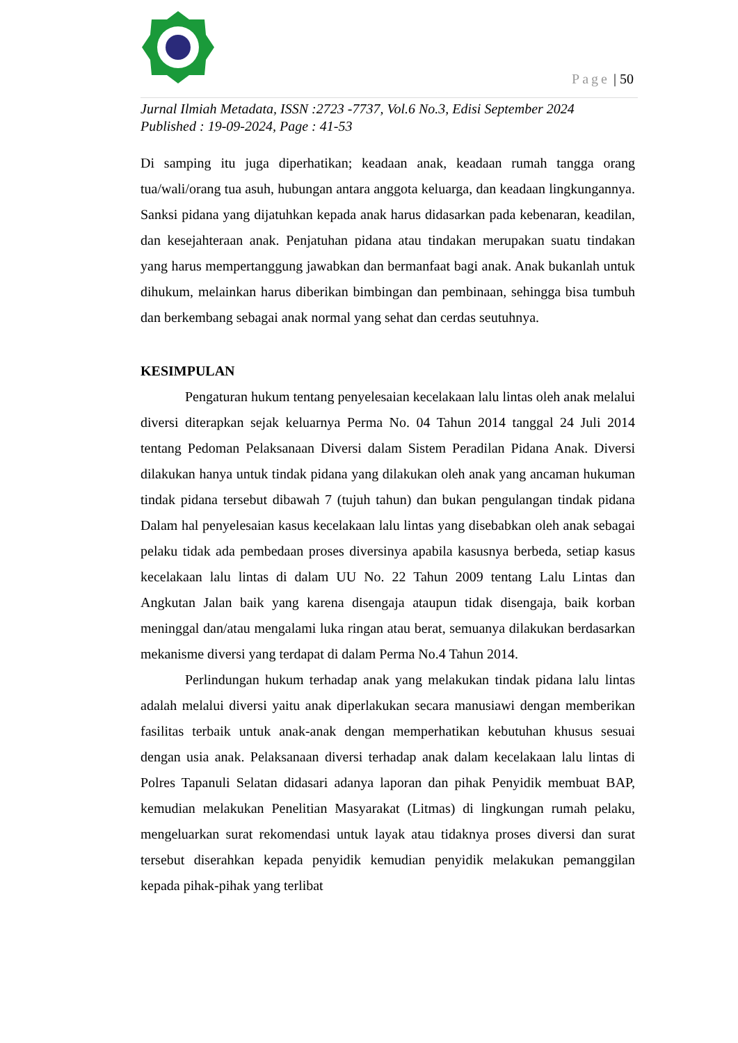Page | 50
Jurnal Ilmiah Metadata, ISSN :2723 -7737, Vol.6 No.3, Edisi September 2024
Published : 19-09-2024, Page : 41-53
Di samping itu juga diperhatikan; keadaan anak, keadaan rumah tangga orang tua/wali/orang tua asuh, hubungan antara anggota keluarga, dan keadaan lingkungannya. Sanksi pidana yang dijatuhkan kepada anak harus didasarkan pada kebenaran, keadilan, dan kesejahteraan anak. Penjatuhan pidana atau tindakan merupakan suatu tindakan yang harus mempertanggung jawabkan dan bermanfaat bagi anak. Anak bukanlah untuk dihukum, melainkan harus diberikan bimbingan dan pembinaan, sehingga bisa tumbuh dan berkembang sebagai anak normal yang sehat dan cerdas seutuhnya.
KESIMPULAN
Pengaturan hukum tentang penyelesaian kecelakaan lalu lintas oleh anak melalui diversi diterapkan sejak keluarnya Perma No. 04 Tahun 2014 tanggal 24 Juli 2014 tentang Pedoman Pelaksanaan Diversi dalam Sistem Peradilan Pidana Anak. Diversi dilakukan hanya untuk tindak pidana yang dilakukan oleh anak yang ancaman hukuman tindak pidana tersebut dibawah 7 (tujuh tahun) dan bukan pengulangan tindak pidana Dalam hal penyelesaian kasus kecelakaan lalu lintas yang disebabkan oleh anak sebagai pelaku tidak ada pembedaan proses diversinya apabila kasusnya berbeda, setiap kasus kecelakaan lalu lintas di dalam UU No. 22 Tahun 2009 tentang Lalu Lintas dan Angkutan Jalan baik yang karena disengaja ataupun tidak disengaja, baik korban meninggal dan/atau mengalami luka ringan atau berat, semuanya dilakukan berdasarkan mekanisme diversi yang terdapat di dalam Perma No.4 Tahun 2014.
Perlindungan hukum terhadap anak yang melakukan tindak pidana lalu lintas adalah melalui diversi yaitu anak diperlakukan secara manusiawi dengan memberikan fasilitas terbaik untuk anak-anak dengan memperhatikan kebutuhan khusus sesuai dengan usia anak. Pelaksanaan diversi terhadap anak dalam kecelakaan lalu lintas di Polres Tapanuli Selatan didasari adanya laporan dan pihak Penyidik membuat BAP, kemudian melakukan Penelitian Masyarakat (Litmas) di lingkungan rumah pelaku, mengeluarkan surat rekomendasi untuk layak atau tidaknya proses diversi dan surat tersebut diserahkan kepada penyidik kemudian penyidik melakukan pemanggilan kepada pihak-pihak yang terlibat